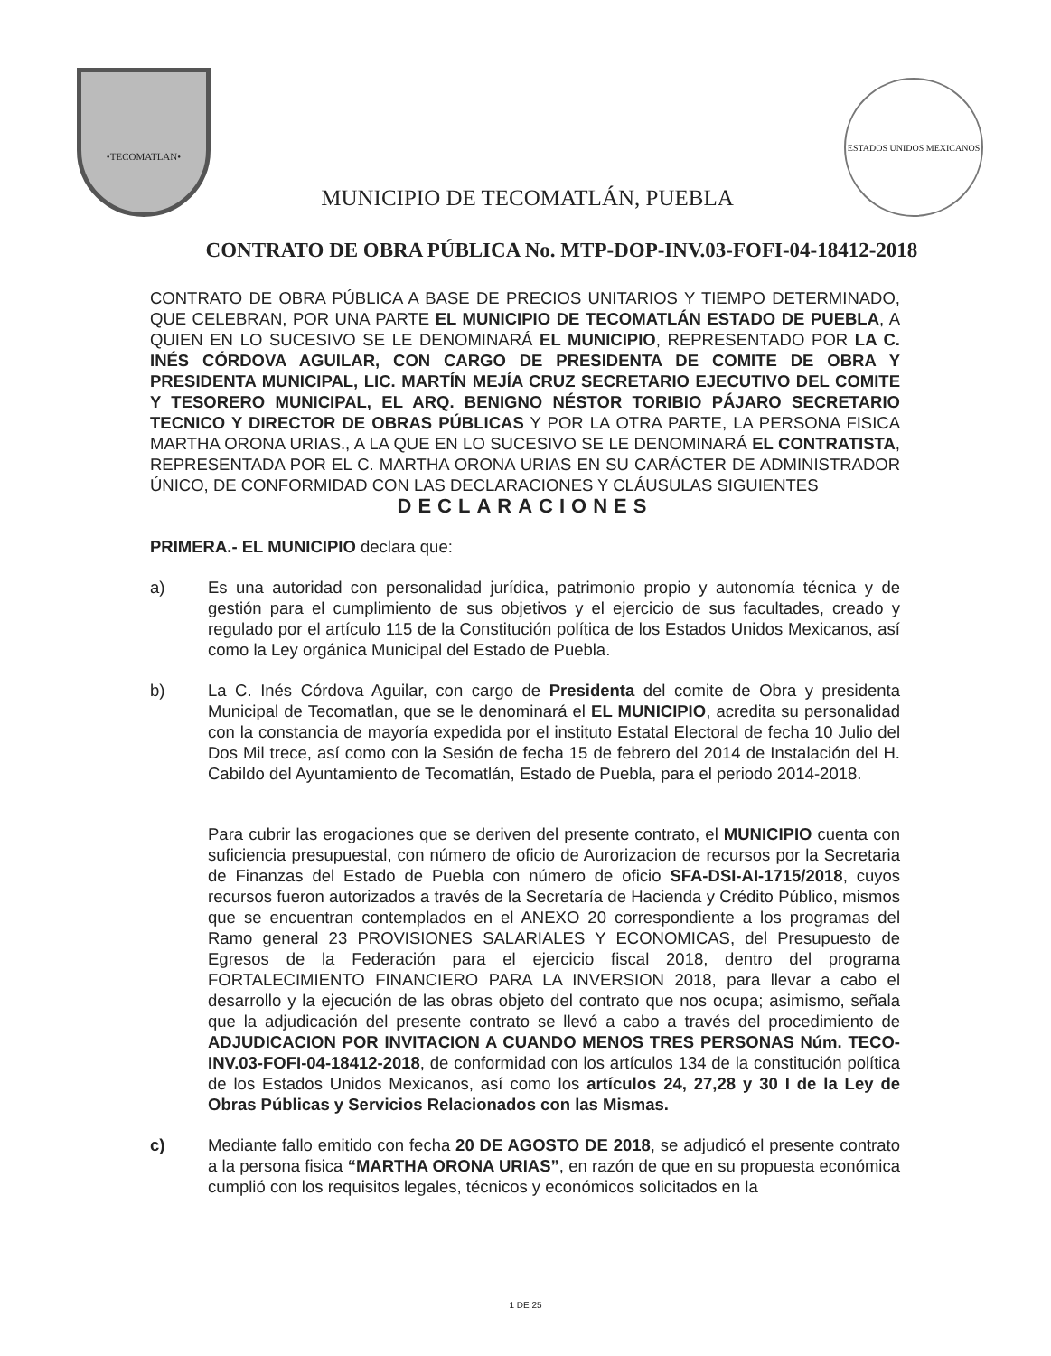•TECOMATLAN•
MUNICIPIO DE TECOMATLÁN, PUEBLA
ESTADOS UNIDOS MEXICANOS
CONTRATO DE OBRA PÚBLICA No. MTP-DOP-INV.03-FOFI-04-18412-2018
CONTRATO DE OBRA PÚBLICA A BASE DE PRECIOS UNITARIOS Y TIEMPO DETERMINADO, QUE CELEBRAN, POR UNA PARTE EL MUNICIPIO DE TECOMATLÁN ESTADO DE PUEBLA, A QUIEN EN LO SUCESIVO SE LE DENOMINARÁ EL MUNICIPIO, REPRESENTADO POR LA C. INÉS CÓRDOVA AGUILAR, CON CARGO DE PRESIDENTA DE COMITE DE OBRA Y PRESIDENTA MUNICIPAL, LIC. MARTÍN MEJÍA CRUZ SECRETARIO EJECUTIVO DEL COMITE Y TESORERO MUNICIPAL, EL ARQ. BENIGNO NÉSTOR TORIBIO PÁJARO SECRETARIO TECNICO Y DIRECTOR DE OBRAS PÚBLICAS Y POR LA OTRA PARTE, LA PERSONA FISICA MARTHA ORONA URIAS., A LA QUE EN LO SUCESIVO SE LE DENOMINARÁ EL CONTRATISTA, REPRESENTADA POR EL C. MARTHA ORONA URIAS EN SU CARÁCTER DE ADMINISTRADOR ÚNICO, DE CONFORMIDAD CON LAS DECLARACIONES Y CLÁUSULAS SIGUIENTES
DECLARACIONES
PRIMERA.- EL MUNICIPIO declara que:
a) Es una autoridad con personalidad jurídica, patrimonio propio y autonomía técnica y de gestión para el cumplimiento de sus objetivos y el ejercicio de sus facultades, creado y regulado por el artículo 115 de la Constitución política de los Estados Unidos Mexicanos, así como la Ley orgánica Municipal del Estado de Puebla.
b) La C. Inés Córdova Aguilar, con cargo de Presidenta del comite de Obra y presidenta Municipal de Tecomatlan, que se le denominará el EL MUNICIPIO, acredita su personalidad con la constancia de mayoría expedida por el instituto Estatal Electoral de fecha 10 Julio del Dos Mil trece, así como con la Sesión de fecha 15 de febrero del 2014 de Instalación del H. Cabildo del Ayuntamiento de Tecomatlán, Estado de Puebla, para el periodo 2014-2018.
Para cubrir las erogaciones que se deriven del presente contrato, el MUNICIPIO cuenta con suficiencia presupuestal, con número de oficio de Aurorizacion de recursos por la Secretaria de Finanzas del Estado de Puebla con número de oficio SFA-DSI-AI-1715/2018, cuyos recursos fueron autorizados a través de la Secretaría de Hacienda y Crédito Público, mismos que se encuentran contemplados en el ANEXO 20 correspondiente a los programas del Ramo general 23 PROVISIONES SALARIALES Y ECONOMICAS, del Presupuesto de Egresos de la Federación para el ejercicio fiscal 2018, dentro del programa FORTALECIMIENTO FINANCIERO PARA LA INVERSION 2018, para llevar a cabo el desarrollo y la ejecución de las obras objeto del contrato que nos ocupa; asimismo, señala que la adjudicación del presente contrato se llevó a cabo a través del procedimiento de ADJUDICACION POR INVITACION A CUANDO MENOS TRES PERSONAS Núm. TECO-INV.03-FOFI-04-18412-2018, de conformidad con los artículos 134 de la constitución política de los Estados Unidos Mexicanos, así como los artículos 24, 27,28 y 30 I de la Ley de Obras Públicas y Servicios Relacionados con las Mismas.
c) Mediante fallo emitido con fecha 20 DE AGOSTO DE 2018, se adjudicó el presente contrato a la persona fisica “MARTHA ORONA URIAS”, en razón de que en su propuesta económica cumplió con los requisitos legales, técnicos y económicos solicitados en la
1 DE 25